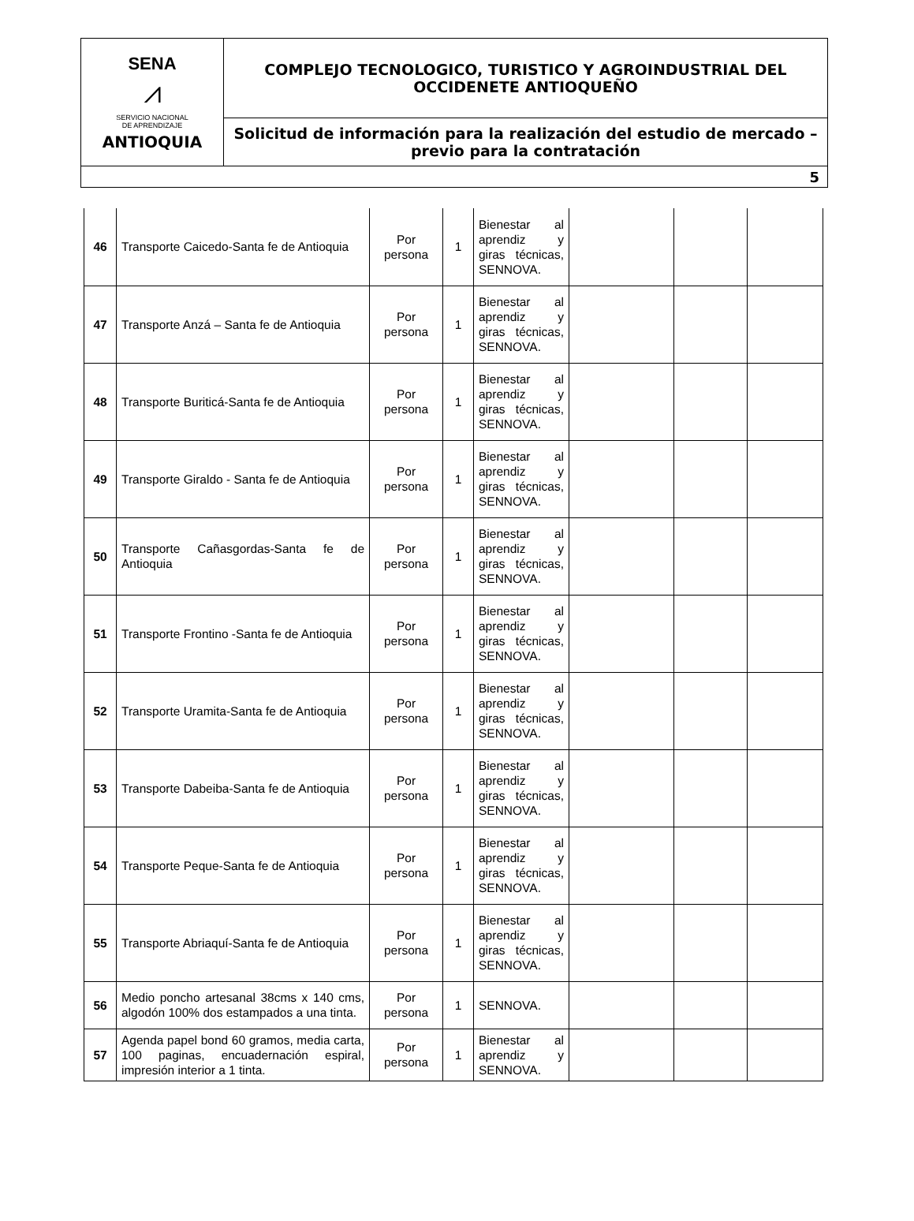| SENA ⩘ SERVICIO NACIONAL DE APRENDIZAJE ANTIOQUIA | COMPLEJO TECNOLOGICO, TURISTICO Y AGROINDUSTRIAL DEL OCCIDENETE ANTIOQUEÑO |
| | Solicitud de información para la realización del estudio de mercado – previo para la contratación |
| 5 | |
| 46 | Transporte Caicedo-Santa fe de Antioquia | Por persona | 1 | Bienestar al aprendiz y giras técnicas, SENNOVA. | | | |
| 47 | Transporte Anzá – Santa fe de Antioquia | Por persona | 1 | Bienestar al aprendiz y giras técnicas, SENNOVA. | | | |
| 48 | Transporte Buriticá-Santa fe de Antioquia | Por persona | 1 | Bienestar al aprendiz y giras técnicas, SENNOVA. | | | |
| 49 | Transporte Giraldo - Santa fe de Antioquia | Por persona | 1 | Bienestar al aprendiz y giras técnicas, SENNOVA. | | | |
| 50 | Transporte Cañasgordas-Santa fe de Antioquia | Por persona | 1 | Bienestar al aprendiz y giras técnicas, SENNOVA. | | | |
| 51 | Transporte Frontino -Santa fe de Antioquia | Por persona | 1 | Bienestar al aprendiz y giras técnicas, SENNOVA. | | | |
| 52 | Transporte Uramita-Santa fe de Antioquia | Por persona | 1 | Bienestar al aprendiz y giras técnicas, SENNOVA. | | | |
| 53 | Transporte Dabeiba-Santa fe de Antioquia | Por persona | 1 | Bienestar al aprendiz y giras técnicas, SENNOVA. | | | |
| 54 | Transporte Peque-Santa fe de Antioquia | Por persona | 1 | Bienestar al aprendiz y giras técnicas, SENNOVA. | | | |
| 55 | Transporte Abriaquí-Santa fe de Antioquia | Por persona | 1 | Bienestar al aprendiz y giras técnicas, SENNOVA. | | | |
| 56 | Medio poncho artesanal 38cms x 140 cms, algodón 100% dos estampados a una tinta. | Por persona | 1 | SENNOVA. | | | |
| 57 | Agenda papel bond 60 gramos, media carta, 100 paginas, encuadernación espiral, impresión interior a 1 tinta. | Por persona | 1 | Bienestar al aprendiz y SENNOVA. | | | |